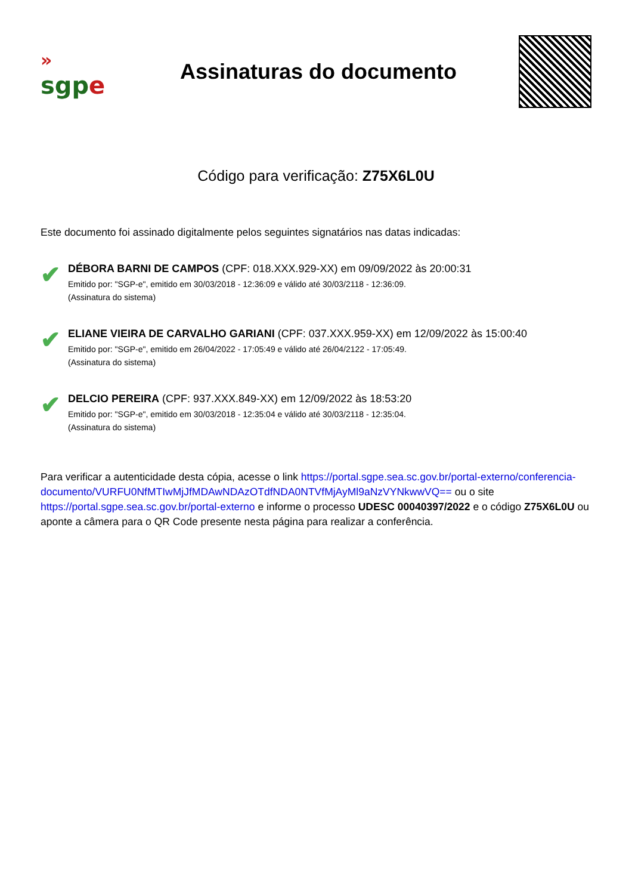»
sgpe
Assinaturas do documento
Código para verificação: Z75X6L0U
Este documento foi assinado digitalmente pelos seguintes signatários nas datas indicadas:
✔
DÉBORA BARNI DE CAMPOS (CPF: 018.XXX.929-XX) em 09/09/2022 às 20:00:31
Emitido por: "SGP-e", emitido em 30/03/2018 - 12:36:09 e válido até 30/03/2118 - 12:36:09.
(Assinatura do sistema)
✔
ELIANE VIEIRA DE CARVALHO GARIANI (CPF: 037.XXX.959-XX) em 12/09/2022 às 15:00:40
Emitido por: "SGP-e", emitido em 26/04/2022 - 17:05:49 e válido até 26/04/2122 - 17:05:49.
(Assinatura do sistema)
✔
DELCIO PEREIRA (CPF: 937.XXX.849-XX) em 12/09/2022 às 18:53:20
Emitido por: "SGP-e", emitido em 30/03/2018 - 12:35:04 e válido até 30/03/2118 - 12:35:04.
(Assinatura do sistema)
Para verificar a autenticidade desta cópia, acesse o link https://portal.sgpe.sea.sc.gov.br/portal-externo/conferencia-documento/VURFU0NfMTIwMjJfMDAwNDAzOTdfNDA0NTVfMjAyMl9aNzVYNkwwVQ== ou o site https://portal.sgpe.sea.sc.gov.br/portal-externo e informe o processo UDESC 00040397/2022 e o código Z75X6L0U ou aponte a câmera para o QR Code presente nesta página para realizar a conferência.